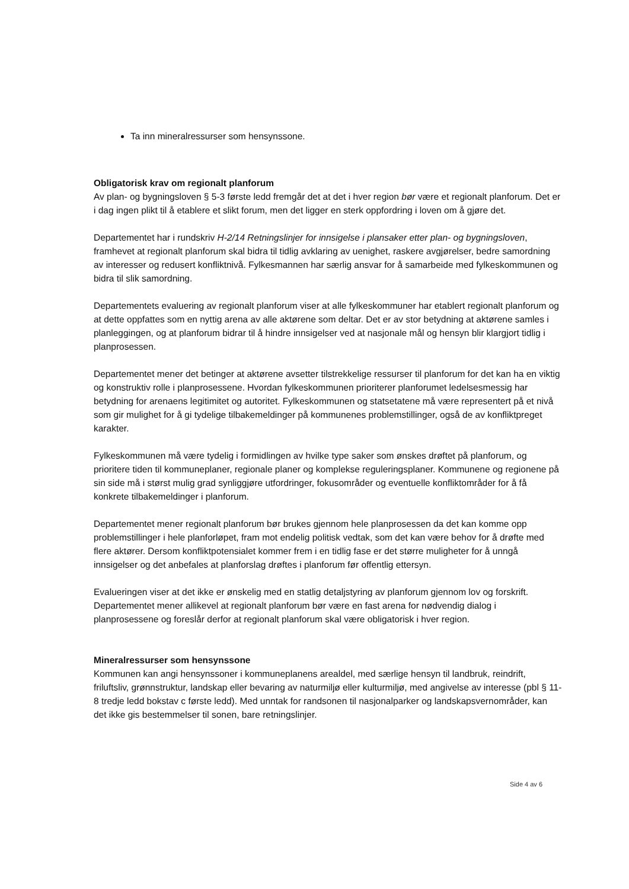Ta inn mineralressurser som hensynssone.
Obligatorisk krav om regionalt planforum
Av plan- og bygningsloven § 5-3 første ledd fremgår det at det i hver region bør være et regionalt planforum. Det er i dag ingen plikt til å etablere et slikt forum, men det ligger en sterk oppfordring i loven om å gjøre det.
Departementet har i rundskriv H-2/14 Retningslinjer for innsigelse i plansaker etter plan- og bygningsloven, framhevet at regionalt planforum skal bidra til tidlig avklaring av uenighet, raskere avgjørelser, bedre samordning av interesser og redusert konfliktnivå. Fylkesmannen har særlig ansvar for å samarbeide med fylkeskommunen og bidra til slik samordning.
Departementets evaluering av regionalt planforum viser at alle fylkeskommuner har etablert regionalt planforum og at dette oppfattes som en nyttig arena av alle aktørene som deltar. Det er av stor betydning at aktørene samles i planleggingen, og at planforum bidrar til å hindre innsigelser ved at nasjonale mål og hensyn blir klargjort tidlig i planprosessen.
Departementet mener det betinger at aktørene avsetter tilstrekkelige ressurser til planforum for det kan ha en viktig og konstruktiv rolle i planprosessene. Hvordan fylkeskommunen prioriterer planforumet ledelsesmessig har betydning for arenaens legitimitet og autoritet. Fylkeskommunen og statsetatene må være representert på et nivå som gir mulighet for å gi tydelige tilbakemeldinger på kommunenes problemstillinger, også de av konfliktpreget karakter.
Fylkeskommunen må være tydelig i formidlingen av hvilke type saker som ønskes drøftet på planforum, og prioritere tiden til kommuneplaner, regionale planer og komplekse reguleringsplaner. Kommunene og regionene på sin side må i størst mulig grad synliggjøre utfordringer, fokusområder og eventuelle konfliktområder for å få konkrete tilbakemeldinger i planforum.
Departementet mener regionalt planforum bør brukes gjennom hele planprosessen da det kan komme opp problemstillinger i hele planforløpet, fram mot endelig politisk vedtak, som det kan være behov for å drøfte med flere aktører. Dersom konfliktpotensialet kommer frem i en tidlig fase er det større muligheter for å unngå innsigelser og det anbefales at planforslag drøftes i planforum før offentlig ettersyn.
Evalueringen viser at det ikke er ønskelig med en statlig detaljstyring av planforum gjennom lov og forskrift. Departementet mener allikevel at regionalt planforum bør være en fast arena for nødvendig dialog i planprosessene og foreslår derfor at regionalt planforum skal være obligatorisk i hver region.
Mineralressurser som hensynssone
Kommunen kan angi hensynssoner i kommuneplanens arealdel, med særlige hensyn til landbruk, reindrift, friluftsliv, grønnstruktur, landskap eller bevaring av naturmiljø eller kulturmiljø, med angivelse av interesse (pbl § 11-8 tredje ledd bokstav c første ledd). Med unntak for randsonen til nasjonalparker og landskapsvernområder, kan det ikke gis bestemmelser til sonen, bare retningslinjer.
Side 4 av 6